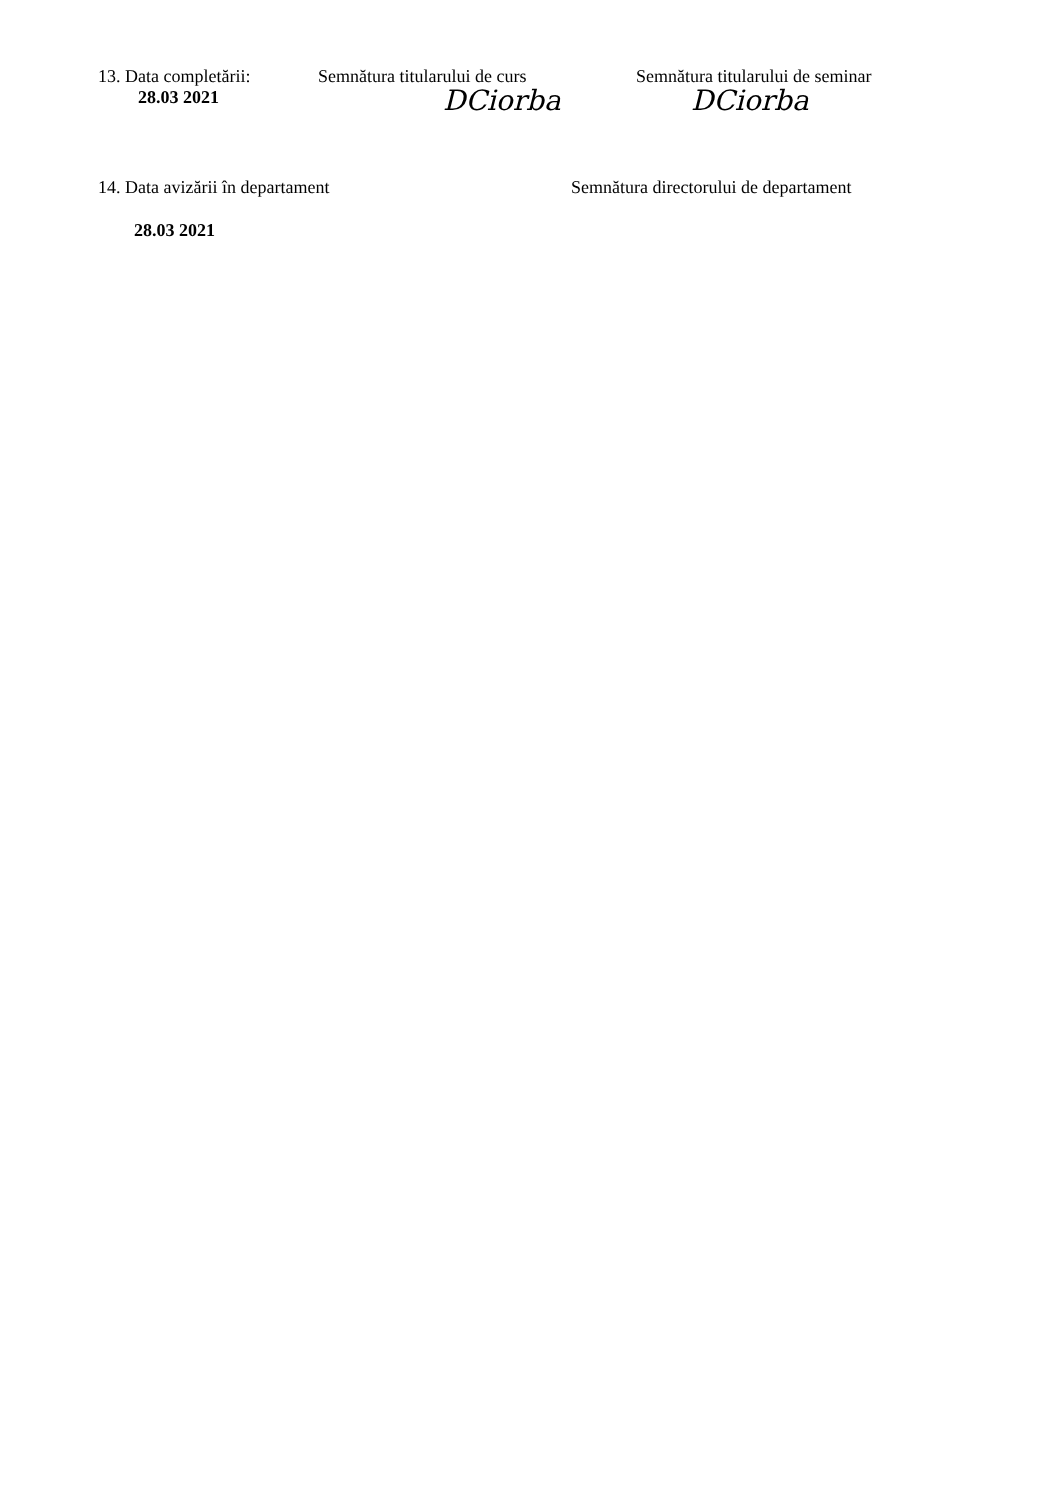13. Data completării:
28.03 2021
Semnătura titularului de curs
DCiorba
Semnătura titularului de seminar
DCiorba
14. Data avizării în departament Semnătura directorului de departament
28.03 2021